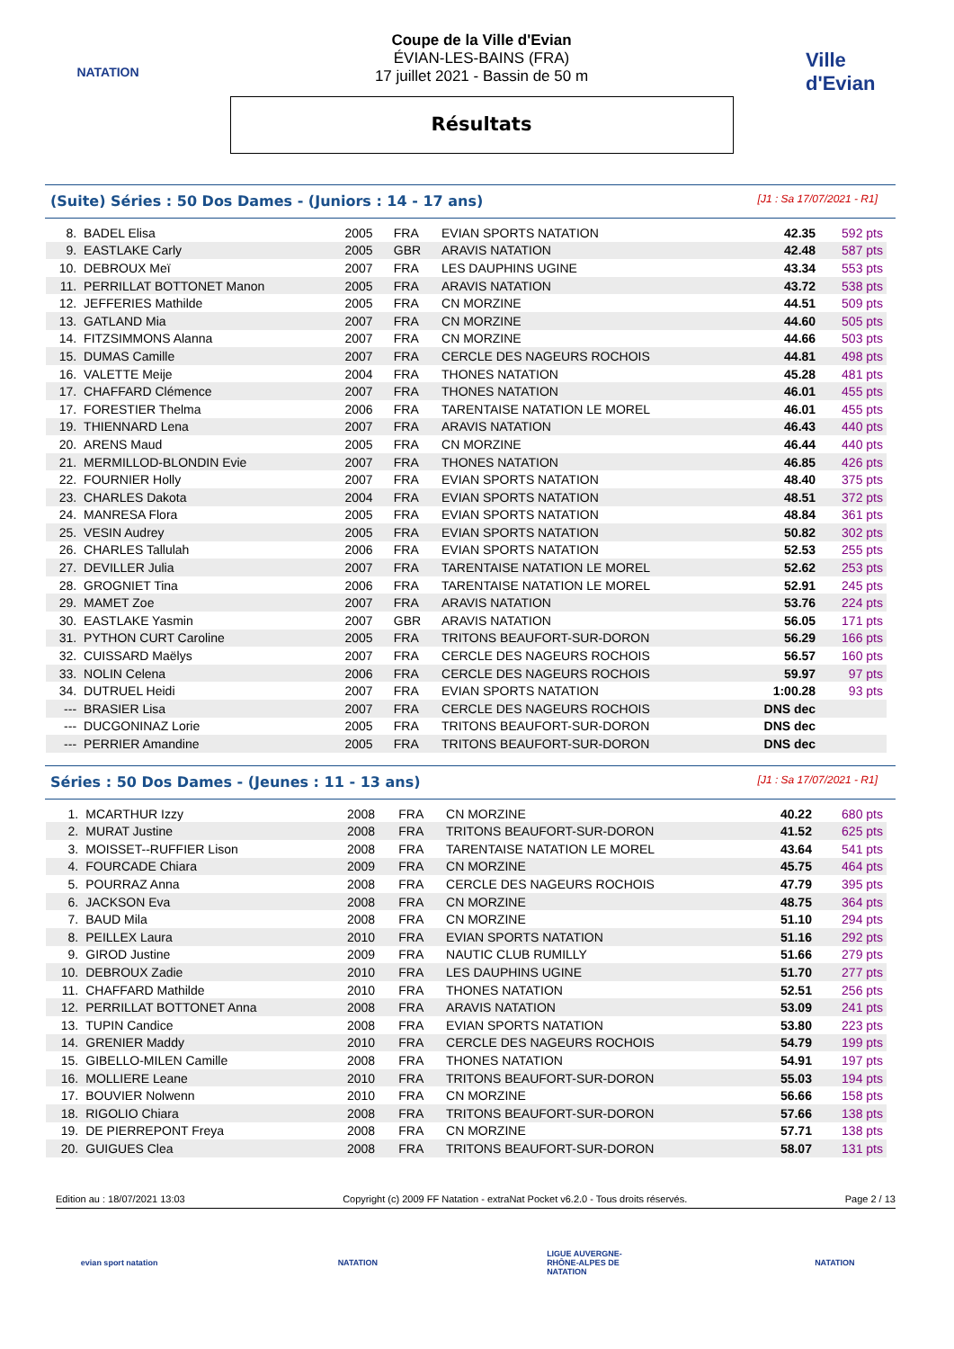NATATION
Coupe de la Ville d'Evian
ÉVIAN-LES-BAINS (FRA)
17 juillet 2021 - Bassin de 50 m
Résultats
Ville d'Evian
(Suite) Séries : 50 Dos Dames - (Juniors : 14 - 17 ans) [J1 : Sa 17/07/2021 - R1]
| 8. | BADEL Elisa | 2005 | FRA | EVIAN SPORTS NATATION | 42.35 | 592 pts |
| 9. | EASTLAKE Carly | 2005 | GBR | ARAVIS NATATION | 42.48 | 587 pts |
| 10. | DEBROUX Meï | 2007 | FRA | LES DAUPHINS UGINE | 43.34 | 553 pts |
| 11. | PERRILLAT BOTTONET Manon | 2005 | FRA | ARAVIS NATATION | 43.72 | 538 pts |
| 12. | JEFFERIES Mathilde | 2005 | FRA | CN MORZINE | 44.51 | 509 pts |
| 13. | GATLAND Mia | 2007 | FRA | CN MORZINE | 44.60 | 505 pts |
| 14. | FITZSIMMONS Alanna | 2007 | FRA | CN MORZINE | 44.66 | 503 pts |
| 15. | DUMAS Camille | 2007 | FRA | CERCLE DES NAGEURS ROCHOIS | 44.81 | 498 pts |
| 16. | VALETTE Meije | 2004 | FRA | THONES NATATION | 45.28 | 481 pts |
| 17. | CHAFFARD Clémence | 2007 | FRA | THONES NATATION | 46.01 | 455 pts |
| 17. | FORESTIER Thelma | 2006 | FRA | TARENTAISE NATATION LE MOREL | 46.01 | 455 pts |
| 19. | THIENNARD Lena | 2007 | FRA | ARAVIS NATATION | 46.43 | 440 pts |
| 20. | ARENS Maud | 2005 | FRA | CN MORZINE | 46.44 | 440 pts |
| 21. | MERMILLOD-BLONDIN Evie | 2007 | FRA | THONES NATATION | 46.85 | 426 pts |
| 22. | FOURNIER Holly | 2007 | FRA | EVIAN SPORTS NATATION | 48.40 | 375 pts |
| 23. | CHARLES Dakota | 2004 | FRA | EVIAN SPORTS NATATION | 48.51 | 372 pts |
| 24. | MANRESA Flora | 2005 | FRA | EVIAN SPORTS NATATION | 48.84 | 361 pts |
| 25. | VESIN Audrey | 2005 | FRA | EVIAN SPORTS NATATION | 50.82 | 302 pts |
| 26. | CHARLES Tallulah | 2006 | FRA | EVIAN SPORTS NATATION | 52.53 | 255 pts |
| 27. | DEVILLER Julia | 2007 | FRA | TARENTAISE NATATION LE MOREL | 52.62 | 253 pts |
| 28. | GROGNIET Tina | 2006 | FRA | TARENTAISE NATATION LE MOREL | 52.91 | 245 pts |
| 29. | MAMET Zoe | 2007 | FRA | ARAVIS NATATION | 53.76 | 224 pts |
| 30. | EASTLAKE Yasmin | 2007 | GBR | ARAVIS NATATION | 56.05 | 171 pts |
| 31. | PYTHON CURT Caroline | 2005 | FRA | TRITONS BEAUFORT-SUR-DORON | 56.29 | 166 pts |
| 32. | CUISSARD Maëlys | 2007 | FRA | CERCLE DES NAGEURS ROCHOIS | 56.57 | 160 pts |
| 33. | NOLIN Celena | 2006 | FRA | CERCLE DES NAGEURS ROCHOIS | 59.97 | 97 pts |
| 34. | DUTRUEL Heidi | 2007 | FRA | EVIAN SPORTS NATATION | 1:00.28 | 93 pts |
| --- | BRASIER Lisa | 2007 | FRA | CERCLE DES NAGEURS ROCHOIS | DNS dec | |
| --- | DUCGONINAZ Lorie | 2005 | FRA | TRITONS BEAUFORT-SUR-DORON | DNS dec | |
| --- | PERRIER Amandine | 2005 | FRA | TRITONS BEAUFORT-SUR-DORON | DNS dec | |
Séries : 50 Dos Dames - (Jeunes : 11 - 13 ans) [J1 : Sa 17/07/2021 - R1]
| 1. | MCARTHUR Izzy | 2008 | FRA | CN MORZINE | 40.22 | 680 pts |
| 2. | MURAT Justine | 2008 | FRA | TRITONS BEAUFORT-SUR-DORON | 41.52 | 625 pts |
| 3. | MOISSET--RUFFIER Lison | 2008 | FRA | TARENTAISE NATATION LE MOREL | 43.64 | 541 pts |
| 4. | FOURCADE Chiara | 2009 | FRA | CN MORZINE | 45.75 | 464 pts |
| 5. | POURRAZ Anna | 2008 | FRA | CERCLE DES NAGEURS ROCHOIS | 47.79 | 395 pts |
| 6. | JACKSON Eva | 2008 | FRA | CN MORZINE | 48.75 | 364 pts |
| 7. | BAUD Mila | 2008 | FRA | CN MORZINE | 51.10 | 294 pts |
| 8. | PEILLEX Laura | 2010 | FRA | EVIAN SPORTS NATATION | 51.16 | 292 pts |
| 9. | GIROD Justine | 2009 | FRA | NAUTIC CLUB RUMILLY | 51.66 | 279 pts |
| 10. | DEBROUX Zadie | 2010 | FRA | LES DAUPHINS UGINE | 51.70 | 277 pts |
| 11. | CHAFFARD Mathilde | 2010 | FRA | THONES NATATION | 52.51 | 256 pts |
| 12. | PERRILLAT BOTTONET Anna | 2008 | FRA | ARAVIS NATATION | 53.09 | 241 pts |
| 13. | TUPIN Candice | 2008 | FRA | EVIAN SPORTS NATATION | 53.80 | 223 pts |
| 14. | GRENIER Maddy | 2010 | FRA | CERCLE DES NAGEURS ROCHOIS | 54.79 | 199 pts |
| 15. | GIBELLO-MILEN Camille | 2008 | FRA | THONES NATATION | 54.91 | 197 pts |
| 16. | MOLLIERE Leane | 2010 | FRA | TRITONS BEAUFORT-SUR-DORON | 55.03 | 194 pts |
| 17. | BOUVIER Nolwenn | 2010 | FRA | CN MORZINE | 56.66 | 158 pts |
| 18. | RIGOLIO Chiara | 2008 | FRA | TRITONS BEAUFORT-SUR-DORON | 57.66 | 138 pts |
| 19. | DE PIERREPONT Freya | 2008 | FRA | CN MORZINE | 57.71 | 138 pts |
| 20. | GUIGUES Clea | 2008 | FRA | TRITONS BEAUFORT-SUR-DORON | 58.07 | 131 pts |
Edition au : 18/07/2021 13:03 Copyright (c) 2009 FF Natation - extraNat Pocket v6.2.0 - Tous droits réservés. Page 2 / 13
evian sport natation NATATION LIGUE AUVERGNE-RHÔNE-ALPES DE NATATION
NATATION